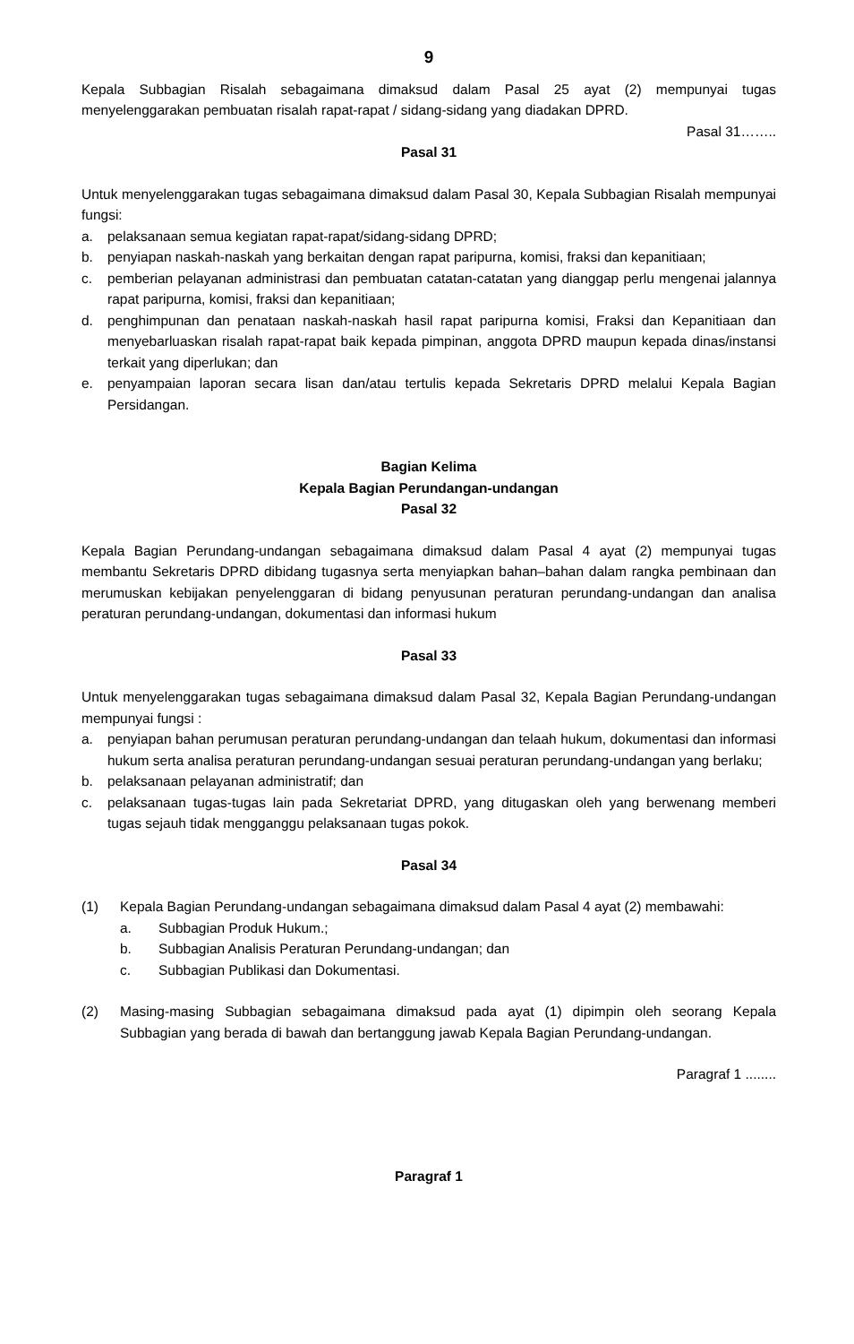9
Kepala Subbagian Risalah sebagaimana dimaksud dalam Pasal 25 ayat (2) mempunyai tugas menyelenggarakan pembuatan risalah rapat-rapat / sidang-sidang yang diadakan DPRD.
Pasal 31……..
Pasal 31
Untuk menyelenggarakan tugas sebagaimana dimaksud dalam Pasal 30, Kepala Subbagian Risalah mempunyai fungsi:
a. pelaksanaan semua kegiatan rapat-rapat/sidang-sidang DPRD;
b. penyiapan naskah-naskah yang berkaitan dengan rapat paripurna, komisi, fraksi dan kepanitiaan;
c. pemberian pelayanan administrasi dan pembuatan catatan-catatan yang dianggap perlu mengenai jalannya rapat paripurna, komisi, fraksi dan kepanitiaan;
d. penghimpunan dan penataan naskah-naskah hasil rapat paripurna komisi, Fraksi dan Kepanitiaan dan menyebarluaskan risalah rapat-rapat baik kepada pimpinan, anggota DPRD maupun kepada dinas/instansi terkait yang diperlukan; dan
e. penyampaian laporan secara lisan dan/atau tertulis kepada Sekretaris DPRD melalui Kepala Bagian Persidangan.
Bagian Kelima
Kepala Bagian Perundangan-undangan
Pasal 32
Kepala Bagian Perundang-undangan sebagaimana dimaksud dalam Pasal 4 ayat (2) mempunyai tugas membantu Sekretaris DPRD dibidang tugasnya serta menyiapkan bahan–bahan dalam rangka pembinaan dan merumuskan kebijakan penyelenggaran di bidang penyusunan peraturan perundang-undangan dan analisa peraturan perundang-undangan, dokumentasi dan informasi hukum
Pasal 33
Untuk menyelenggarakan tugas sebagaimana dimaksud dalam Pasal 32, Kepala Bagian Perundang-undangan mempunyai fungsi :
a. penyiapan bahan perumusan peraturan perundang-undangan dan telaah hukum, dokumentasi dan informasi hukum serta analisa peraturan perundang-undangan sesuai peraturan perundang-undangan yang berlaku;
b. pelaksanaan pelayanan administratif; dan
c. pelaksanaan tugas-tugas lain pada Sekretariat DPRD, yang ditugaskan oleh yang berwenang memberi tugas sejauh tidak mengganggu pelaksanaan tugas pokok.
Pasal 34
(1) Kepala Bagian Perundang-undangan sebagaimana dimaksud dalam Pasal 4 ayat (2) membawahi:
a. Subbagian Produk Hukum.;
b. Subbagian Analisis Peraturan Perundang-undangan; dan
c. Subbagian Publikasi dan Dokumentasi.
(2) Masing-masing Subbagian sebagaimana dimaksud pada ayat (1) dipimpin oleh seorang Kepala Subbagian yang berada di bawah dan bertanggung jawab Kepala Bagian Perundang-undangan.
Paragraf 1 ........
Paragraf 1